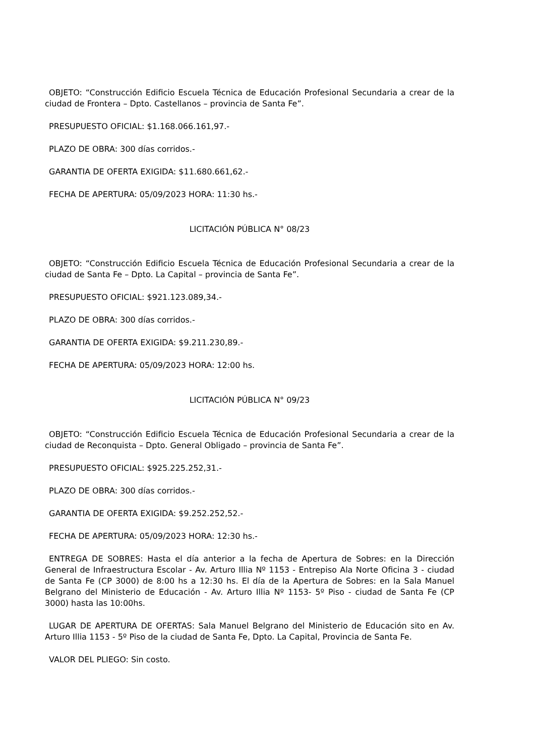OBJETO: “Construcción Edificio Escuela Técnica de Educación Profesional Secundaria a crear de la ciudad de Frontera – Dpto. Castellanos – provincia de Santa Fe”.
PRESUPUESTO OFICIAL: $1.168.066.161,97.-
PLAZO DE OBRA: 300 días corridos.-
GARANTIA DE OFERTA EXIGIDA: $11.680.661,62.-
FECHA DE APERTURA: 05/09/2023 HORA: 11:30 hs.-
LICITACIÓN PÚBLICA N° 08/23
OBJETO: “Construcción Edificio Escuela Técnica de Educación Profesional Secundaria a crear de la ciudad de Santa Fe – Dpto. La Capital – provincia de Santa Fe”.
PRESUPUESTO OFICIAL: $921.123.089,34.-
PLAZO DE OBRA: 300 días corridos.-
GARANTIA DE OFERTA EXIGIDA: $9.211.230,89.-
FECHA DE APERTURA: 05/09/2023 HORA: 12:00 hs.
LICITACIÓN PÚBLICA N° 09/23
OBJETO: “Construcción Edificio Escuela Técnica de Educación Profesional Secundaria a crear de la ciudad de Reconquista – Dpto. General Obligado – provincia de Santa Fe”.
PRESUPUESTO OFICIAL: $925.225.252,31.-
PLAZO DE OBRA: 300 días corridos.-
GARANTIA DE OFERTA EXIGIDA: $9.252.252,52.-
FECHA DE APERTURA: 05/09/2023 HORA: 12:30 hs.-
ENTREGA DE SOBRES: Hasta el día anterior a la fecha de Apertura de Sobres: en la Dirección General de Infraestructura Escolar - Av. Arturo Illia Nº 1153 - Entrepiso Ala Norte Oficina 3 - ciudad de Santa Fe (CP 3000) de 8:00 hs a 12:30 hs. El día de la Apertura de Sobres: en la Sala Manuel Belgrano del Ministerio de Educación - Av. Arturo Illia Nº 1153- 5º Piso - ciudad de Santa Fe (CP 3000) hasta las 10:00hs.
LUGAR DE APERTURA DE OFERTAS: Sala Manuel Belgrano del Ministerio de Educación sito en Av. Arturo Illia 1153 - 5º Piso de la ciudad de Santa Fe, Dpto. La Capital, Provincia de Santa Fe.
VALOR DEL PLIEGO: Sin costo.